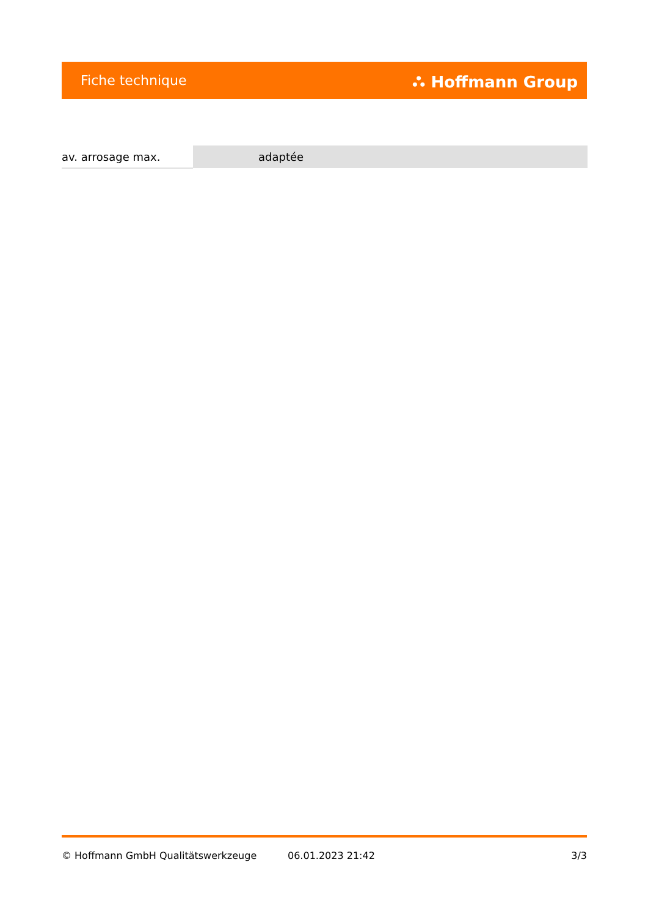Fiche technique ⛬ Hoffmann Group
| av. arrosage max. | adaptée |
© Hoffmann GmbH Qualitätswerkzeuge 06.01.2023 21:42 3/3